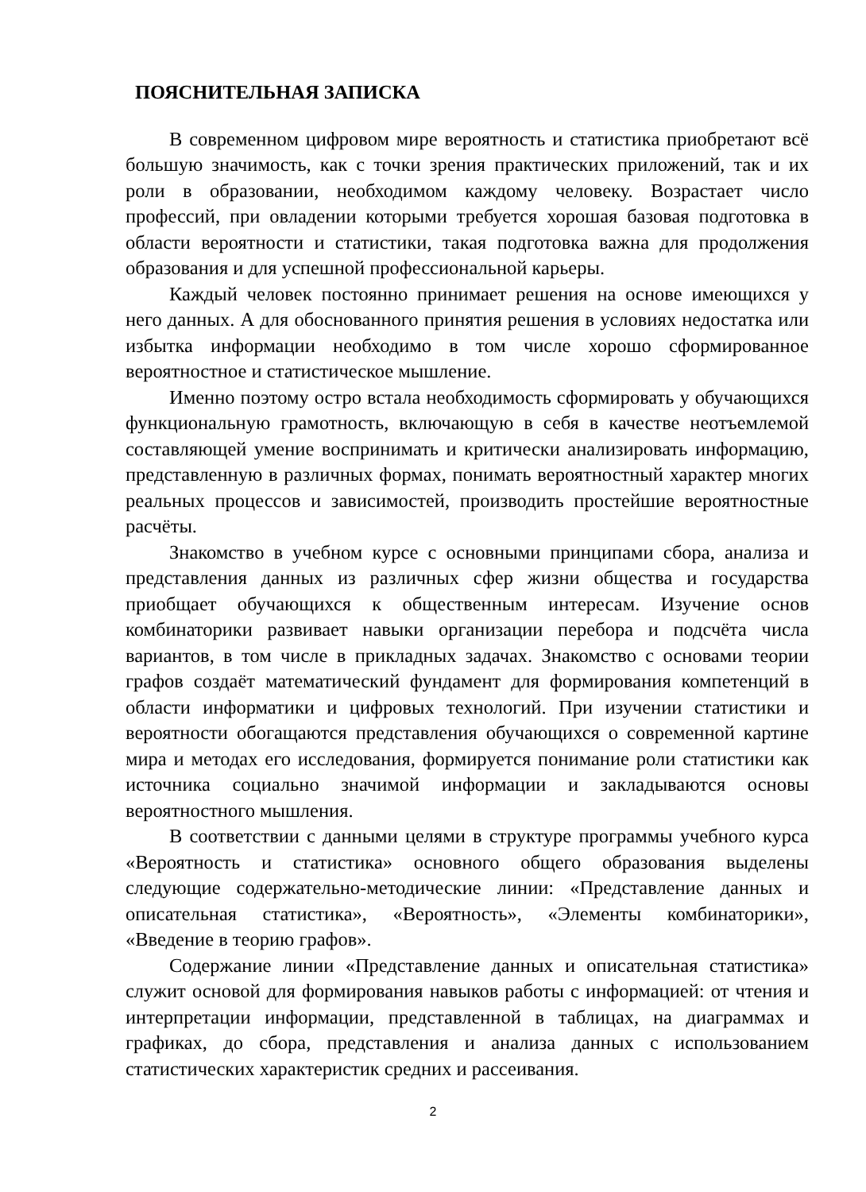ПОЯСНИТЕЛЬНАЯ ЗАПИСКА
В современном цифровом мире вероятность и статистика приобретают всё большую значимость, как с точки зрения практических приложений, так и их роли в образовании, необходимом каждому человеку. Возрастает число профессий, при овладении которыми требуется хорошая базовая подготовка в области вероятности и статистики, такая подготовка важна для продолжения образования и для успешной профессиональной карьеры.
Каждый человек постоянно принимает решения на основе имеющихся у него данных. А для обоснованного принятия решения в условиях недостатка или избытка информации необходимо в том числе хорошо сформированное вероятностное и статистическое мышление.
Именно поэтому остро встала необходимость сформировать у обучающихся функциональную грамотность, включающую в себя в качестве неотъемлемой составляющей умение воспринимать и критически анализировать информацию, представленную в различных формах, понимать вероятностный характер многих реальных процессов и зависимостей, производить простейшие вероятностные расчёты.
Знакомство в учебном курсе с основными принципами сбора, анализа и представления данных из различных сфер жизни общества и государства приобщает обучающихся к общественным интересам. Изучение основ комбинаторики развивает навыки организации перебора и подсчёта числа вариантов, в том числе в прикладных задачах. Знакомство с основами теории графов создаёт математический фундамент для формирования компетенций в области информатики и цифровых технологий. При изучении статистики и вероятности обогащаются представления обучающихся о современной картине мира и методах его исследования, формируется понимание роли статистики как источника социально значимой информации и закладываются основы вероятностного мышления.
В соответствии с данными целями в структуре программы учебного курса «Вероятность и статистика» основного общего образования выделены следующие содержательно-методические линии: «Представление данных и описательная статистика», «Вероятность», «Элементы комбинаторики», «Введение в теорию графов».
Содержание линии «Представление данных и описательная статистика» служит основой для формирования навыков работы с информацией: от чтения и интерпретации информации, представленной в таблицах, на диаграммах и графиках, до сбора, представления и анализа данных с использованием статистических характеристик средних и рассеивания.
2